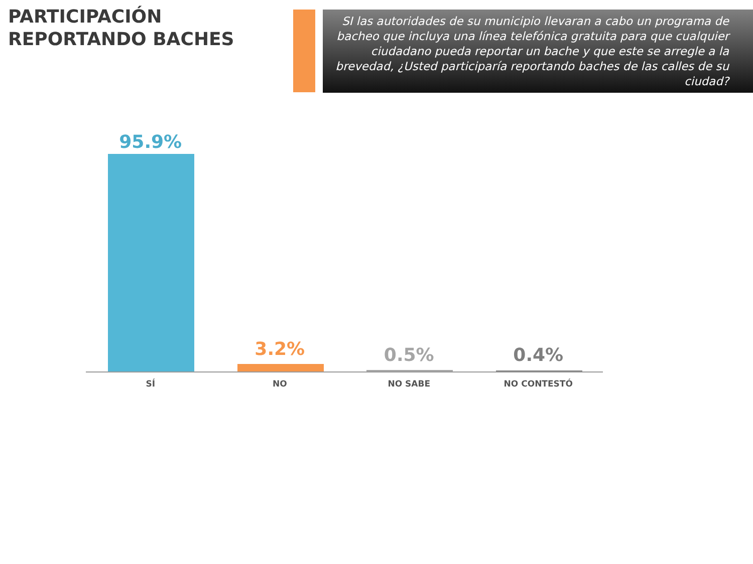PARTICIPACIÓN REPORTANDO BACHES
SI las autoridades de su municipio llevaran a cabo un programa de bacheo que incluya una línea telefónica gratuita para que cualquier ciudadano pueda reportar un bache y que este se arregle a la brevedad, ¿Usted participaría reportando baches de las calles de su ciudad?
95.9%
SÍ
3.2%
NO
0.5%
NO SABE
0.4%
NO CONTESTÓ